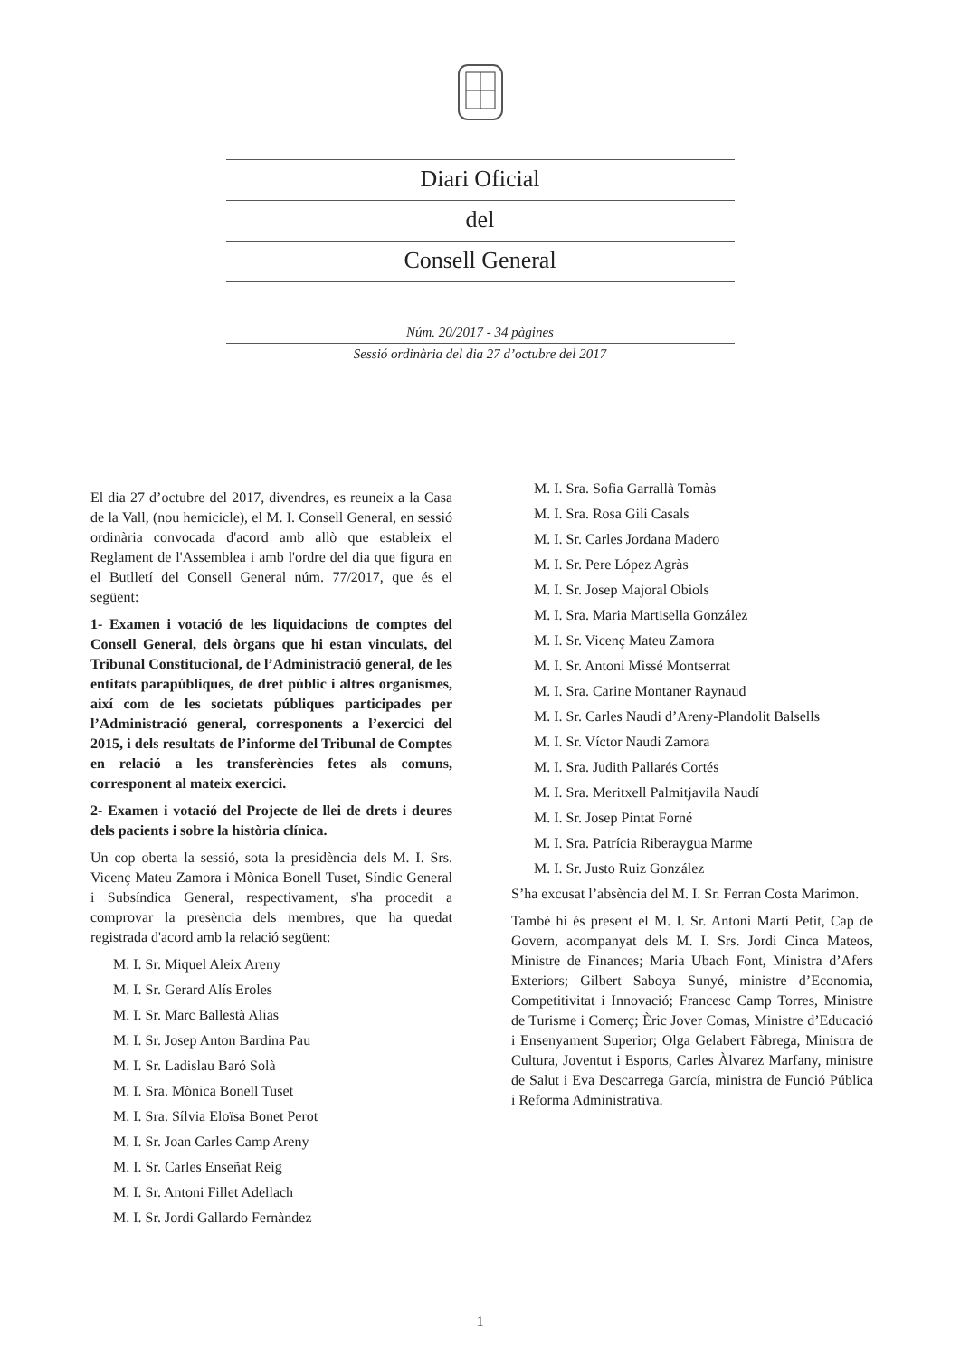Diari Oficial
del
Consell General
Núm. 20/2017 - 34 pàgines
Sessió ordinària del dia 27 d’octubre del 2017
El dia 27 d’octubre del 2017, divendres, es reuneix a la Casa de la Vall, (nou hemicicle), el M. I. Consell General, en sessió ordinària convocada d'acord amb allò que estableix el Reglament de l'Assemblea i amb l'ordre del dia que figura en el Butlletí del Consell General núm. 77/2017, que és el següent:
1- Examen i votació de les liquidacions de comptes del Consell General, dels òrgans que hi estan vinculats, del Tribunal Constitucional, de l’Administració general, de les entitats parapúbliques, de dret públic i altres organismes, així com de les societats públiques participades per l’Administració general, corresponents a l’exercici del 2015, i dels resultats de l’informe del Tribunal de Comptes en relació a les transferències fetes als comuns, corresponent al mateix exercici.
2- Examen i votació del Projecte de llei de drets i deures dels pacients i sobre la història clínica.
Un cop oberta la sessió, sota la presidència dels M. I. Srs. Vicenç Mateu Zamora i Mònica Bonell Tuset, Síndic General i Subsíndica General, respectivament, s'ha procedit a comprovar la presència dels membres, que ha quedat registrada d'acord amb la relació següent:
M. I. Sr. Miquel Aleix Areny
M. I. Sr. Gerard Alís Eroles
M. I. Sr. Marc Ballestà Alias
M. I. Sr. Josep Anton Bardina Pau
M. I. Sr. Ladislau Baró Solà
M. I. Sra. Mònica Bonell Tuset
M. I. Sra. Sílvia Eloïsa Bonet Perot
M. I. Sr. Joan Carles Camp Areny
M. I. Sr. Carles Enseñat Reig
M. I. Sr. Antoni Fillet Adellach
M. I. Sr. Jordi Gallardo Fernàndez
M. I. Sra. Sofia Garrallà Tomàs
M. I. Sra. Rosa Gili Casals
M. I. Sr. Carles Jordana Madero
M. I. Sr. Pere López Agràs
M. I. Sr. Josep Majoral Obiols
M. I. Sra. Maria Martisella González
M. I. Sr. Vicenç Mateu Zamora
M. I. Sr. Antoni Missé Montserrat
M. I. Sra. Carine Montaner Raynaud
M. I. Sr. Carles Naudi d’Areny-Plandolit Balsells
M. I. Sr. Víctor Naudi Zamora
M. I. Sra. Judith Pallarés Cortés
M. I. Sra. Meritxell Palmitjavila Naudí
M. I. Sr. Josep Pintat Forné
M. I. Sra. Patrícia Riberaygua Marme
M. I. Sr. Justo Ruiz González
S’ha excusat l’absència del M. I. Sr. Ferran Costa Marimon.
També hi és present el M. I. Sr. Antoni Martí Petit, Cap de Govern, acompanyat dels M. I. Srs. Jordi Cinca Mateos, Ministre de Finances; Maria Ubach Font, Ministra d’Afers Exteriors; Gilbert Saboya Sunyé, ministre d’Economia, Competitivitat i Innovació; Francesc Camp Torres, Ministre de Turisme i Comerç; Èric Jover Comas, Ministre d’Educació i Ensenyament Superior; Olga Gelabert Fàbrega, Ministra de Cultura, Joventut i Esports, Carles Àlvarez Marfany, ministre de Salut i Eva Descarrega García, ministra de Funció Pública i Reforma Administrativa.
1